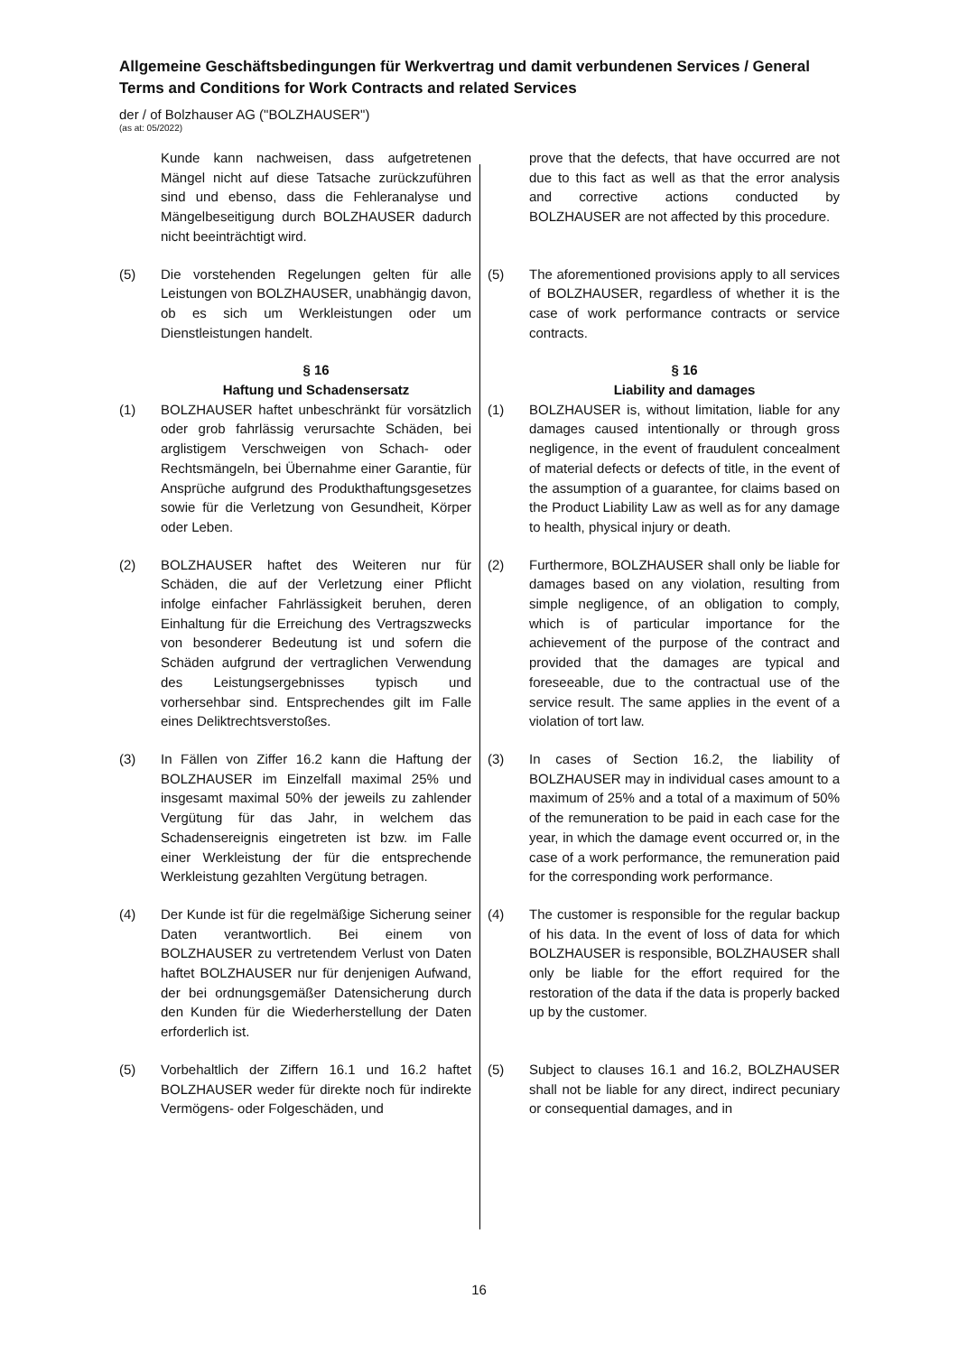Allgemeine Geschäftsbedingungen für Werkvertrag und damit verbundenen Services / General Terms and Conditions for Work Contracts and related Services
der / of Bolzhauser AG ("BOLZHAUSER")
(as at: 05/2022)
Kunde kann nachweisen, dass aufgetretenen Mängel nicht auf diese Tatsache zurückzuführen sind und ebenso, dass die Fehleranalyse und Mängelbeseitigung durch BOLZHAUSER dadurch nicht beeinträchtigt wird.
prove that the defects, that have occurred are not due to this fact as well as that the error analysis and corrective actions conducted by BOLZHAUSER are not affected by this procedure.
(5) Die vorstehenden Regelungen gelten für alle Leistungen von BOLZHAUSER, unabhängig davon, ob es sich um Werkleistungen oder um Dienstleistungen handelt.
(5) The aforementioned provisions apply to all services of BOLZHAUSER, regardless of whether it is the case of work performance contracts or service contracts.
§ 16
Haftung und Schadensersatz
§ 16
Liability and damages
(1) BOLZHAUSER haftet unbeschränkt für vorsätzlich oder grob fahrlässig verursachte Schäden, bei arglistigem Verschweigen von Schach- oder Rechtsmängeln, bei Übernahme einer Garantie, für Ansprüche aufgrund des Produkthaftungsgesetzes sowie für die Verletzung von Gesundheit, Körper oder Leben.
(1) BOLZHAUSER is, without limitation, liable for any damages caused intentionally or through gross negligence, in the event of fraudulent concealment of material defects or defects of title, in the event of the assumption of a guarantee, for claims based on the Product Liability Law as well as for any damage to health, physical injury or death.
(2) BOLZHAUSER haftet des Weiteren nur für Schäden, die auf der Verletzung einer Pflicht infolge einfacher Fahrlässigkeit beruhen, deren Einhaltung für die Erreichung des Vertragszwecks von besonderer Bedeutung ist und sofern die Schäden aufgrund der vertraglichen Verwendung des Leistungsergebnisses typisch und vorhersehbar sind. Entsprechendes gilt im Falle eines Deliktrechtsverstoßes.
(2) Furthermore, BOLZHAUSER shall only be liable for damages based on any violation, resulting from simple negligence, of an obligation to comply, which is of particular importance for the achievement of the purpose of the contract and provided that the damages are typical and foreseeable, due to the contractual use of the service result. The same applies in the event of a violation of tort law.
(3) In Fällen von Ziffer 16.2 kann die Haftung der BOLZHAUSER im Einzelfall maximal 25% und insgesamt maximal 50% der jeweils zu zahlender Vergütung für das Jahr, in welchem das Schadensereignis eingetreten ist bzw. im Falle einer Werkleistung der für die entsprechende Werkleistung gezahlten Vergütung betragen.
(3) In cases of Section 16.2, the liability of BOLZHAUSER may in individual cases amount to a maximum of 25% and a total of a maximum of 50% of the remuneration to be paid in each case for the year, in which the damage event occurred or, in the case of a work performance, the remuneration paid for the corresponding work performance.
(4) Der Kunde ist für die regelmäßige Sicherung seiner Daten verantwortlich. Bei einem von BOLZHAUSER zu vertretendem Verlust von Daten haftet BOLZHAUSER nur für denjenigen Aufwand, der bei ordnungsgemäßer Datensicherung durch den Kunden für die Wiederherstellung der Daten erforderlich ist.
(4) The customer is responsible for the regular backup of his data. In the event of loss of data for which BOLZHAUSER is responsible, BOLZHAUSER shall only be liable for the effort required for the restoration of the data if the data is properly backed up by the customer.
(5) Vorbehaltlich der Ziffern 16.1 und 16.2 haftet BOLZHAUSER weder für direkte noch für indirekte Vermögens- oder Folgeschäden, und
(5) Subject to clauses 16.1 and 16.2, BOLZHAUSER shall not be liable for any direct, indirect pecuniary or consequential damages, and in
16